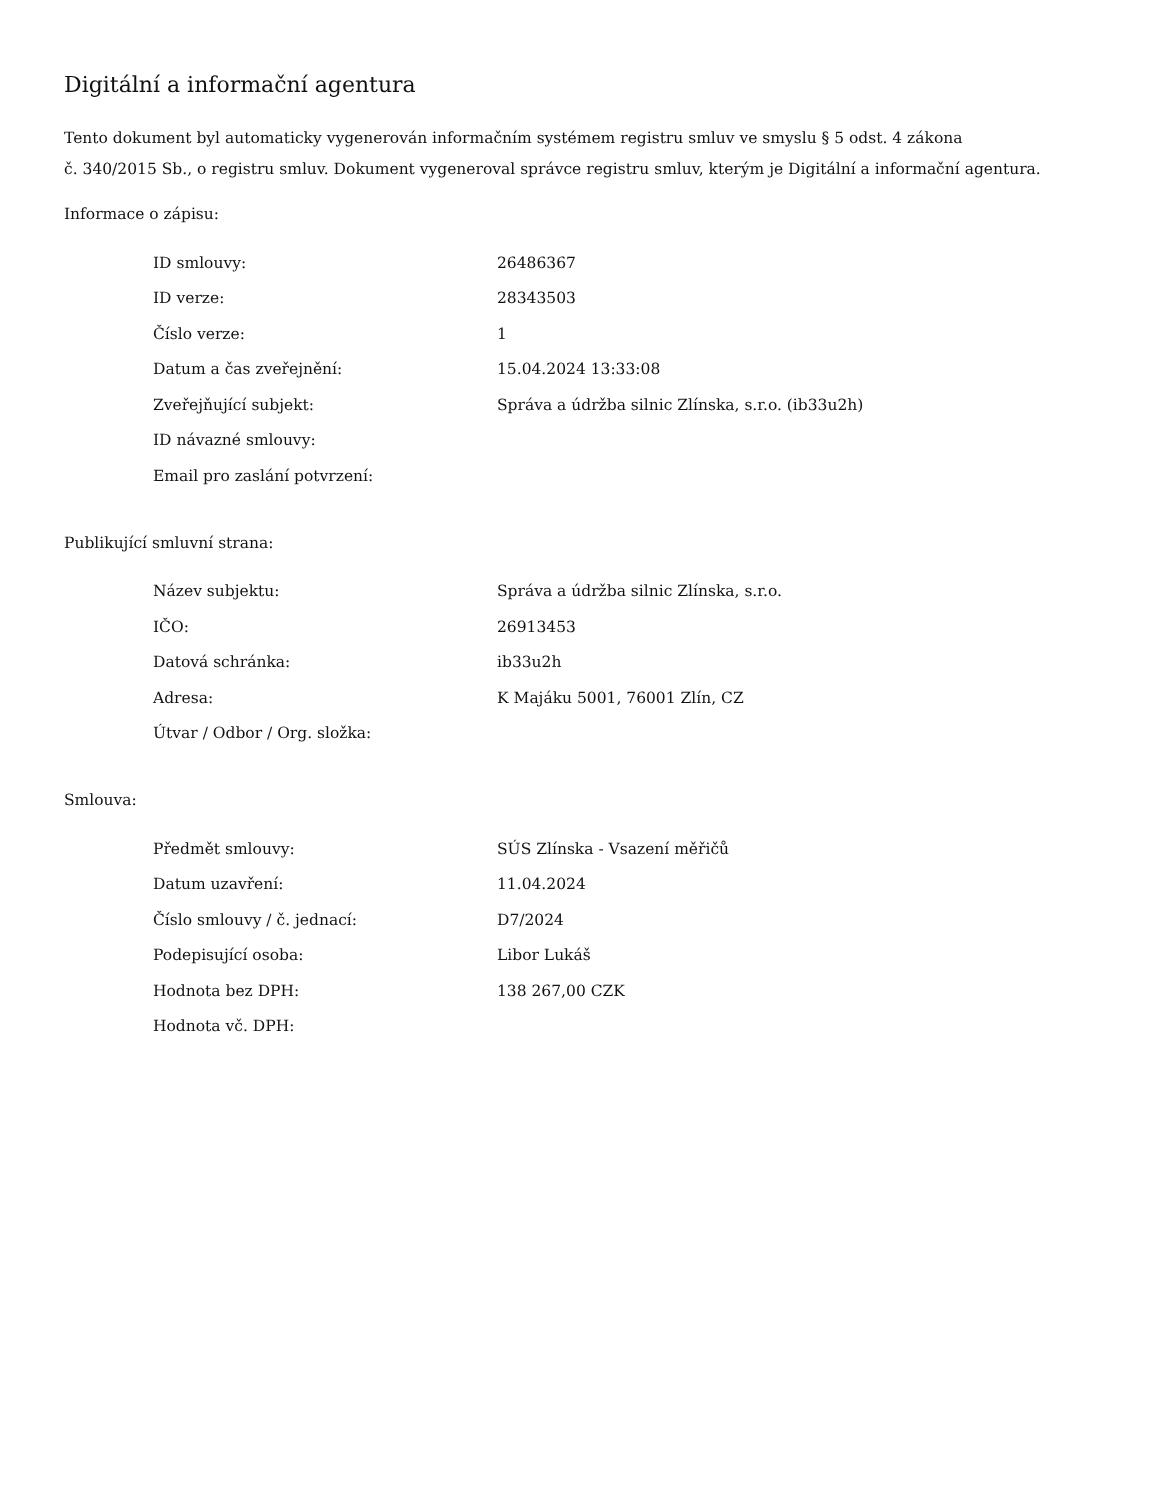Digitální a informační agentura
Tento dokument byl automaticky vygenerován informačním systémem registru smluv ve smyslu § 5 odst. 4 zákona
č. 340/2015 Sb., o registru smluv. Dokument vygeneroval správce registru smluv, kterým je Digitální a informační agentura.
Informace o zápisu:
| ID smlouvy: | 26486367 |
| ID verze: | 28343503 |
| Číslo verze: | 1 |
| Datum a čas zveřejnění: | 15.04.2024 13:33:08 |
| Zveřejňující subjekt: | Správa a údržba silnic Zlínska, s.r.o. (ib33u2h) |
| ID návazné smlouvy: | |
| Email pro zaslání potvrzení: | |
Publikující smluvní strana:
| Název subjektu: | Správa a údržba silnic Zlínska, s.r.o. |
| IČO: | 26913453 |
| Datová schránka: | ib33u2h |
| Adresa: | K Majáku 5001, 76001 Zlín, CZ |
| Útvar / Odbor / Org. složka: | |
Smlouva:
| Předmět smlouvy: | SÚS Zlínska - Vsazení měřičů |
| Datum uzavření: | 11.04.2024 |
| Číslo smlouvy / č. jednací: | D7/2024 |
| Podepisující osoba: | Libor Lukáš |
| Hodnota bez DPH: | 138 267,00 CZK |
| Hodnota vč. DPH: | |